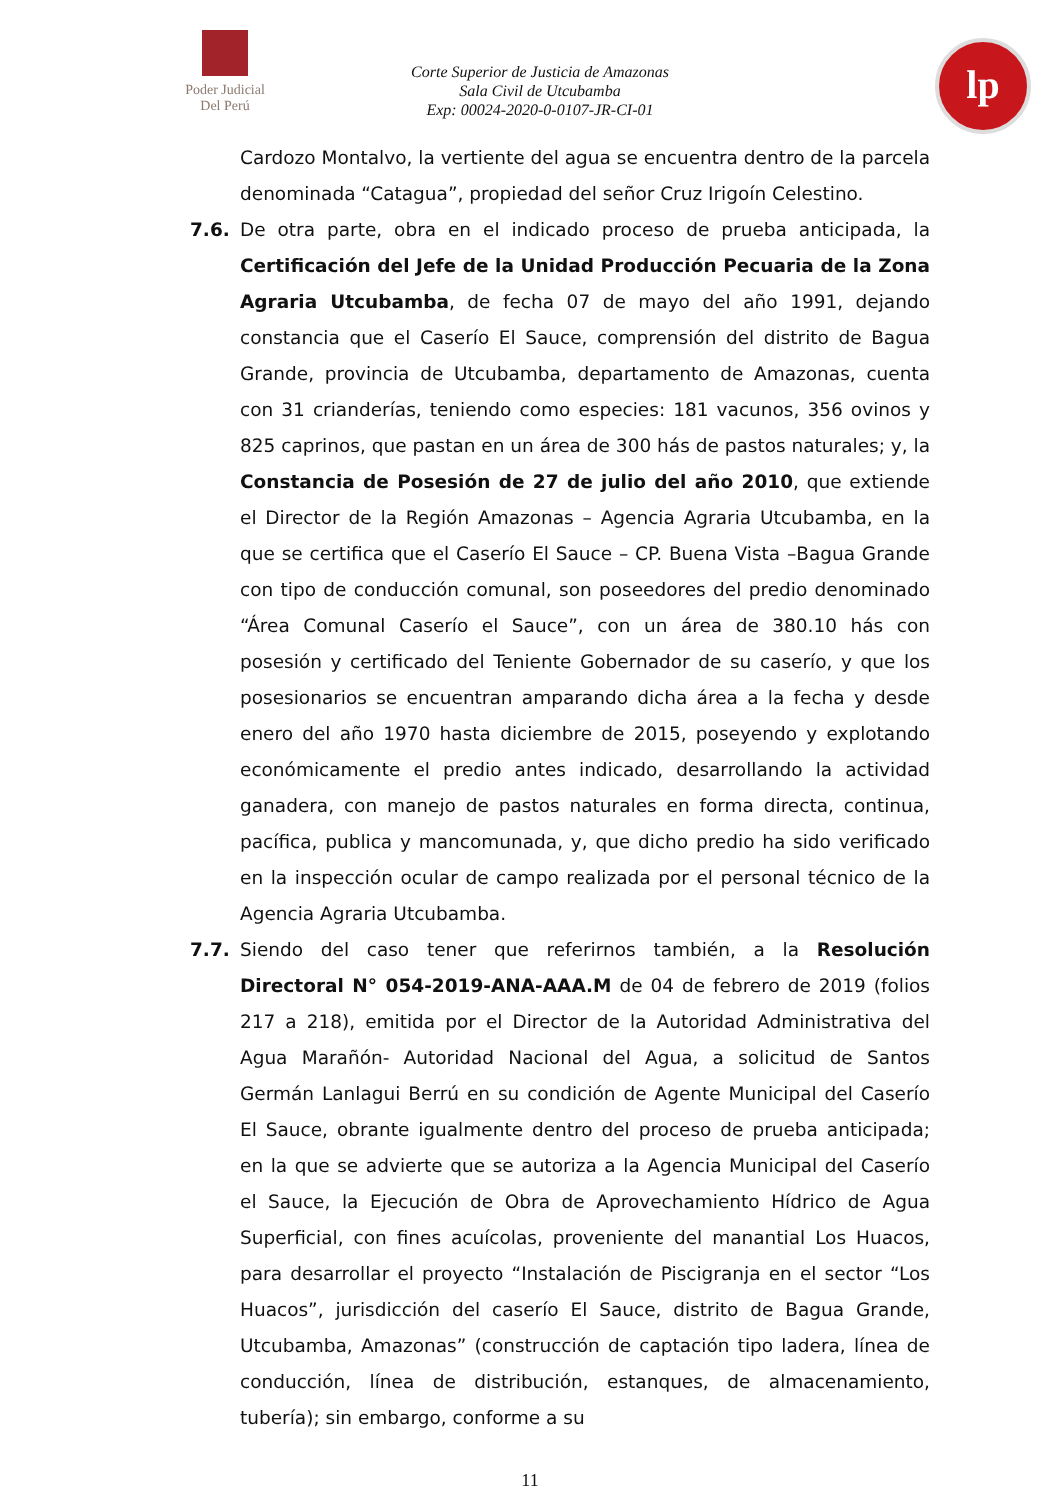Poder Judicial
Del Perú
Corte Superior de Justicia de Amazonas
Sala Civil de Utcubamba
Exp: 00024-2020-0-0107-JR-CI-01
lp
Cardozo Montalvo, la vertiente del agua se encuentra dentro de la parcela denominada “Catagua”, propiedad del señor Cruz Irigoín Celestino.
7.6. De otra parte, obra en el indicado proceso de prueba anticipada, la Certificación del Jefe de la Unidad Producción Pecuaria de la Zona Agraria Utcubamba, de fecha 07 de mayo del año 1991, dejando constancia que el Caserío El Sauce, comprensión del distrito de Bagua Grande, provincia de Utcubamba, departamento de Amazonas, cuenta con 31 crianderías, teniendo como especies: 181 vacunos, 356 ovinos y 825 caprinos, que pastan en un área de 300 hás de pastos naturales; y, la Constancia de Posesión de 27 de julio del año 2010, que extiende el Director de la Región Amazonas – Agencia Agraria Utcubamba, en la que se certifica que el Caserío El Sauce – CP. Buena Vista –Bagua Grande con tipo de conducción comunal, son poseedores del predio denominado “Área Comunal Caserío el Sauce”, con un área de 380.10 hás con posesión y certificado del Teniente Gobernador de su caserío, y que los posesionarios se encuentran amparando dicha área a la fecha y desde enero del año 1970 hasta diciembre de 2015, poseyendo y explotando económicamente el predio antes indicado, desarrollando la actividad ganadera, con manejo de pastos naturales en forma directa, continua, pacífica, publica y mancomunada, y, que dicho predio ha sido verificado en la inspección ocular de campo realizada por el personal técnico de la Agencia Agraria Utcubamba.
7.7. Siendo del caso tener que referirnos también, a la Resolución Directoral N° 054-2019-ANA-AAA.M de 04 de febrero de 2019 (folios 217 a 218), emitida por el Director de la Autoridad Administrativa del Agua Marañón- Autoridad Nacional del Agua, a solicitud de Santos Germán Lanlagui Berrú en su condición de Agente Municipal del Caserío El Sauce, obrante igualmente dentro del proceso de prueba anticipada; en la que se advierte que se autoriza a la Agencia Municipal del Caserío el Sauce, la Ejecución de Obra de Aprovechamiento Hídrico de Agua Superficial, con fines acuícolas, proveniente del manantial Los Huacos, para desarrollar el proyecto “Instalación de Piscigranja en el sector “Los Huacos”, jurisdicción del caserío El Sauce, distrito de Bagua Grande, Utcubamba, Amazonas” (construcción de captación tipo ladera, línea de conducción, línea de distribución, estanques, de almacenamiento, tubería); sin embargo, conforme a su
11